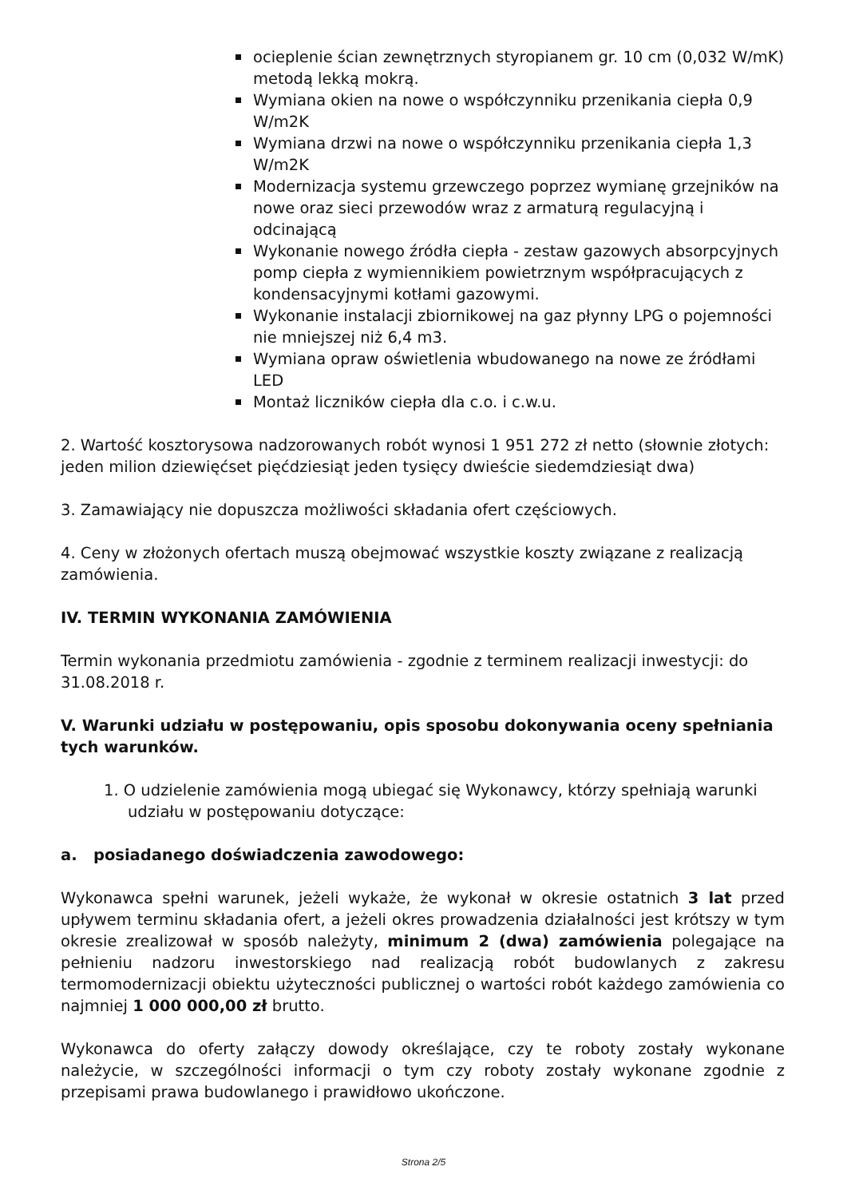ocieplenie ścian zewnętrznych styropianem gr. 10 cm (0,032 W/mK) metodą lekką mokrą.
Wymiana okien na nowe o współczynniku przenikania ciepła 0,9 W/m2K
Wymiana drzwi na nowe o współczynniku przenikania ciepła 1,3 W/m2K
Modernizacja systemu grzewczego poprzez wymianę grzejników na nowe oraz sieci przewodów wraz z armaturą regulacyjną i odcinającą
Wykonanie nowego źródła ciepła - zestaw gazowych absorpcyjnych pomp ciepła z wymiennikiem powietrznym współpracujących z kondensacyjnymi kotłami gazowymi.
Wykonanie instalacji zbiornikowej na gaz płynny LPG o pojemności nie mniejszej niż 6,4 m3.
Wymiana opraw oświetlenia wbudowanego na nowe ze źródłami LED
Montaż liczników ciepła dla c.o. i c.w.u.
2. Wartość kosztorysowa nadzorowanych robót wynosi 1 951 272 zł netto (słownie złotych: jeden milion dziewięćset pięćdziesiąt jeden tysięcy dwieście siedemdziesiąt dwa)
3. Zamawiający nie dopuszcza możliwości składania ofert częściowych.
4. Ceny w złożonych ofertach muszą obejmować wszystkie koszty związane z realizacją zamówienia.
IV. TERMIN WYKONANIA ZAMÓWIENIA
Termin wykonania przedmiotu zamówienia - zgodnie z terminem realizacji inwestycji: do 31.08.2018 r.
V. Warunki udziału w postępowaniu, opis sposobu dokonywania oceny spełniania tych warunków.
1. O udzielenie zamówienia mogą ubiegać się Wykonawcy, którzy spełniają warunki udziału w postępowaniu dotyczące:
a. posiadanego doświadczenia zawodowego:
Wykonawca spełni warunek, jeżeli wykaże, że wykonał w okresie ostatnich 3 lat przed upływem terminu składania ofert, a jeżeli okres prowadzenia działalności jest krótszy w tym okresie zrealizował w sposób należyty, minimum 2 (dwa) zamówienia polegające na pełnieniu nadzoru inwestorskiego nad realizacją robót budowlanych z zakresu termomodernizacji obiektu użyteczności publicznej o wartości robót każdego zamówienia co najmniej 1 000 000,00 zł brutto.
Wykonawca do oferty załączy dowody określające, czy te roboty zostały wykonane należycie, w szczególności informacji o tym czy roboty zostały wykonane zgodnie z przepisami prawa budowlanego i prawidłowo ukończone.
Strona 2/5